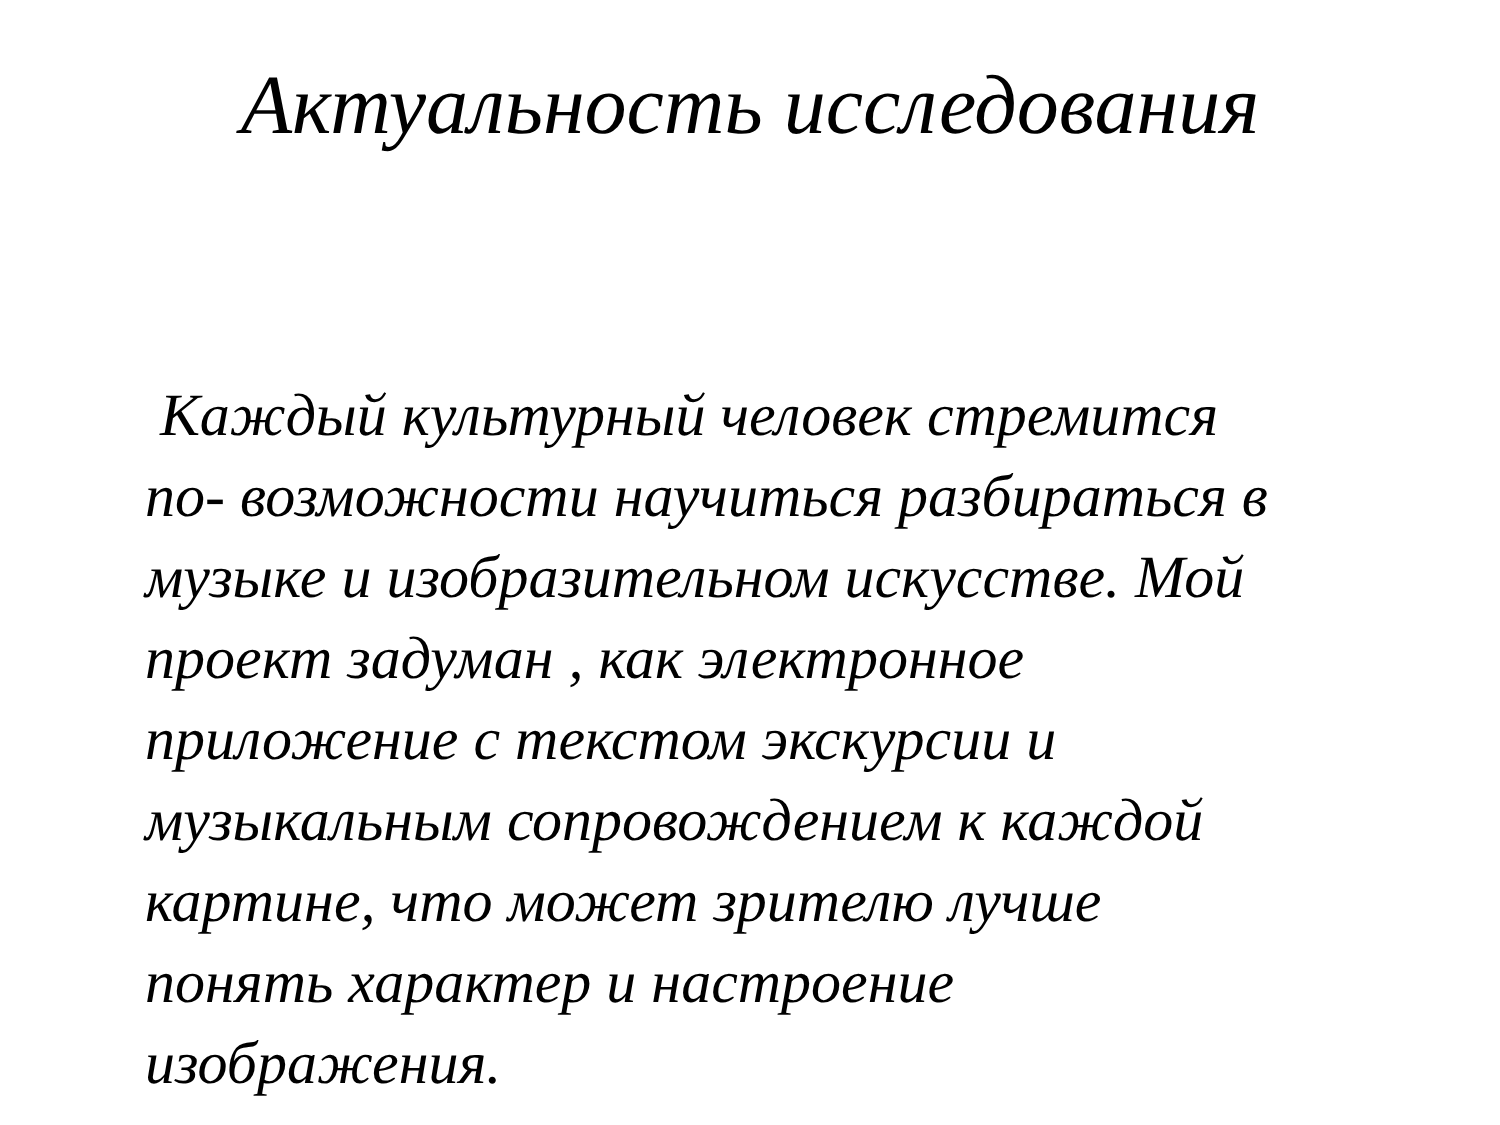Актуальность исследования
Каждый культурный человек стремится
по- возможности научиться разбираться в
музыке и изобразительном искусстве. Мой
проект задуман , как электронное
приложение с текстом экскурсии и
музыкальным сопровождением к каждой
картине, что может зрителю лучше
понять характер и настроение
изображения.